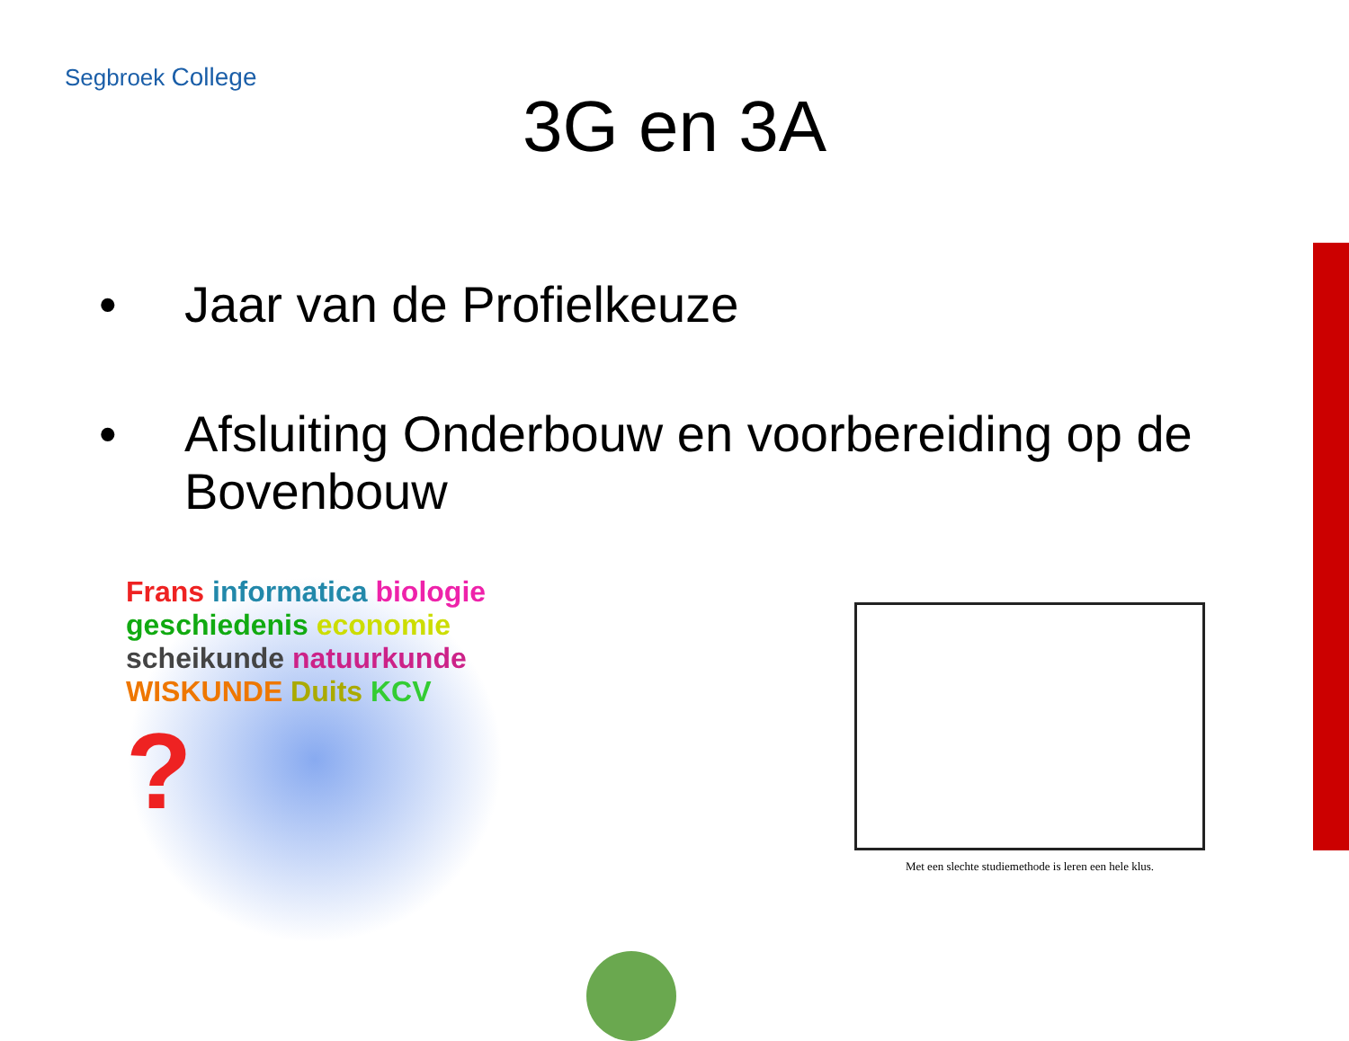Segbroek College
3G en 3A
• Jaar van de Profielkeuze
• Afsluiting Onderbouw en voorbereiding op de Bovenbouw
Frans informatica biologie geschiedenis economie scheikunde natuurkunde WISKUNDE Duits KCV ?
Met een slechte studiemethode is leren een hele klus.